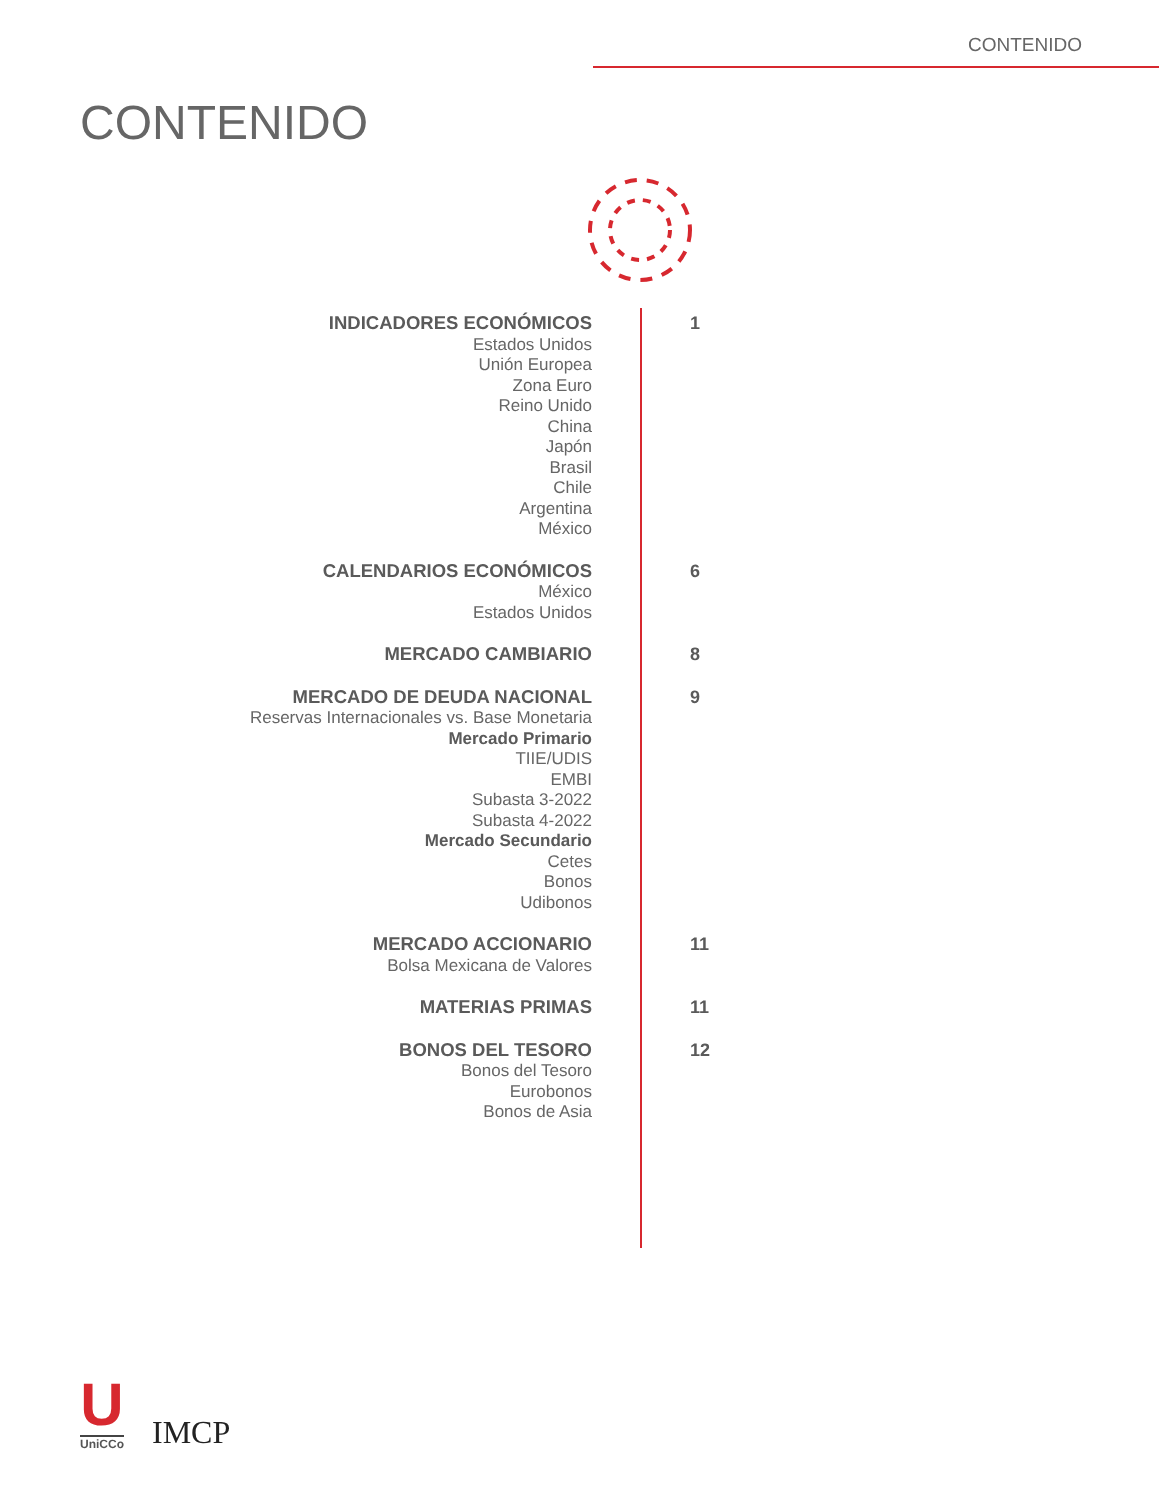CONTENIDO
CONTENIDO
INDICADORES ECONÓMICOS
Estados Unidos
Unión Europea
Zona Euro
Reino Unido
China
Japón
Brasil
Chile
Argentina
México
1
CALENDARIOS ECONÓMICOS
México
Estados Unidos
6
MERCADO CAMBIARIO
8
MERCADO DE DEUDA NACIONAL
Reservas Internacionales vs. Base Monetaria
Mercado Primario
TIIE/UDIS
EMBI
Subasta 3-2022
Subasta 4-2022
Mercado Secundario
Cetes
Bonos
Udibonos
9
MERCADO ACCIONARIO
Bolsa Mexicana de Valores
11
MATERIAS PRIMAS
11
BONOS DEL TESORO
Bonos del Tesoro
Eurobonos
Bonos de Asia
12
U
UniCCo
IMCP